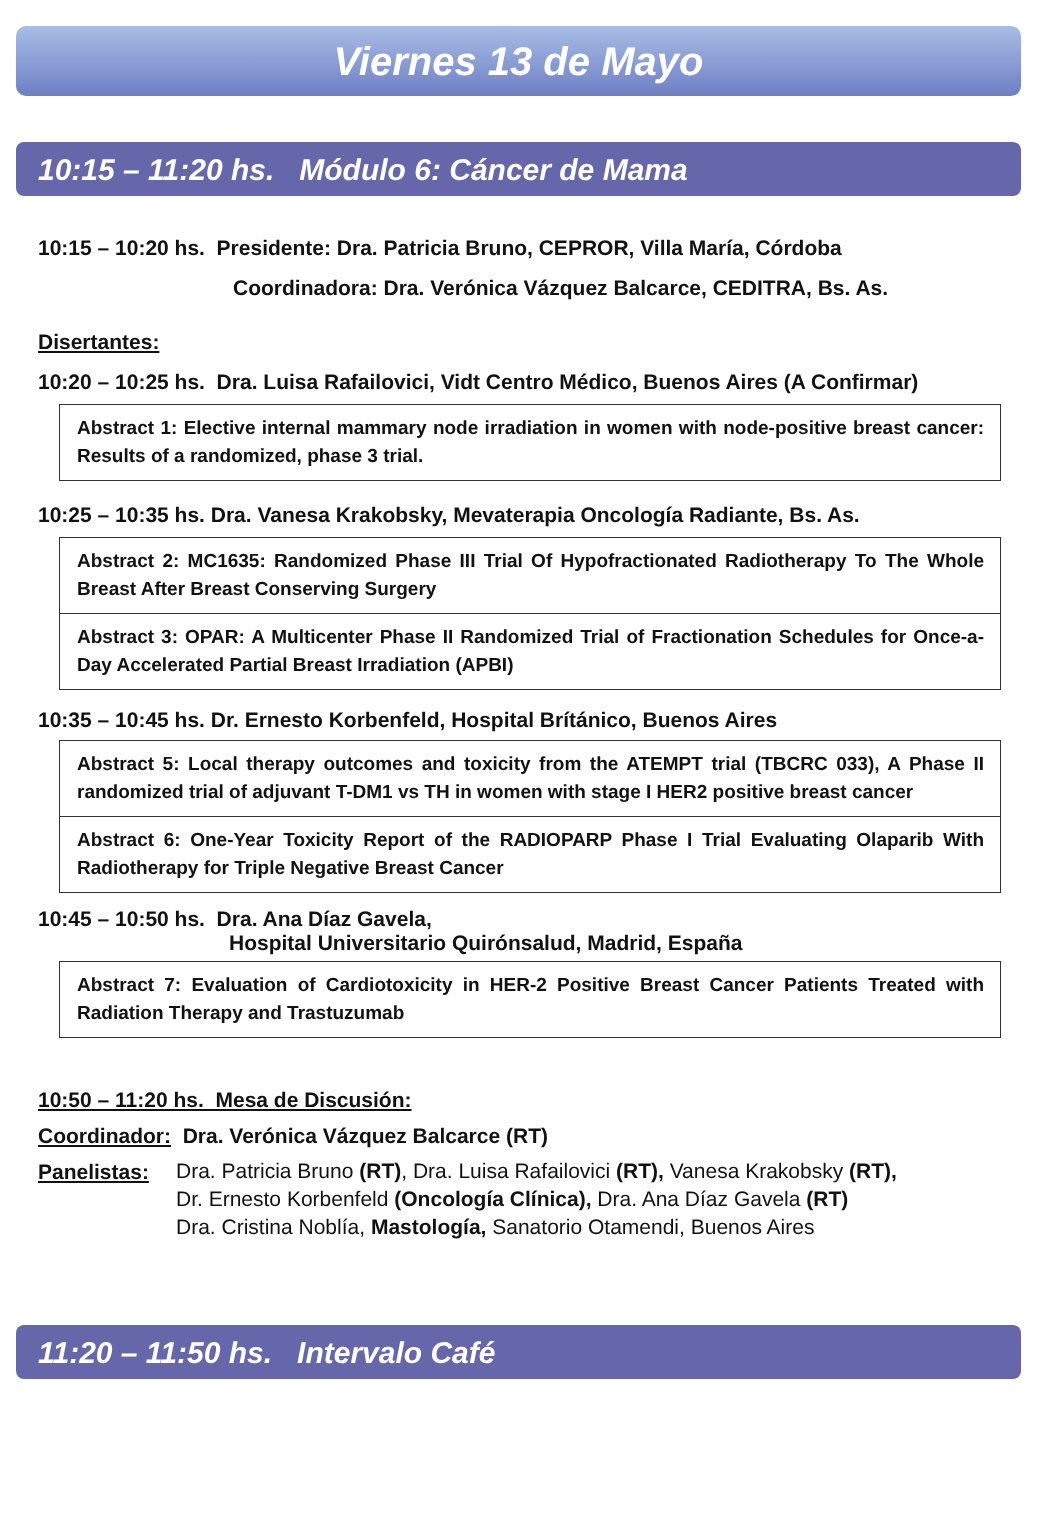Viernes 13 de Mayo
10:15 – 11:20 hs. Módulo 6: Cáncer de Mama
10:15 – 10:20 hs. Presidente: Dra. Patricia Bruno, CEPROR, Villa María, Córdoba
Coordinadora: Dra. Verónica Vázquez Balcarce, CEDITRA, Bs. As.
Disertantes:
10:20 – 10:25 hs. Dra. Luisa Rafailovici, Vidt Centro Médico, Buenos Aires (A Confirmar)
Abstract 1: Elective internal mammary node irradiation in women with node-positive breast cancer: Results of a randomized, phase 3 trial.
10:25 – 10:35 hs. Dra. Vanesa Krakobsky, Mevaterapia Oncología Radiante, Bs. As.
Abstract 2: MC1635: Randomized Phase III Trial Of Hypofractionated Radiotherapy To The Whole Breast After Breast Conserving Surgery
Abstract 3: OPAR: A Multicenter Phase II Randomized Trial of Fractionation Schedules for Once-a-Day Accelerated Partial Breast Irradiation (APBI)
10:35 – 10:45 hs. Dr. Ernesto Korbenfeld, Hospital Brítánico, Buenos Aires
Abstract 5: Local therapy outcomes and toxicity from the ATEMPT trial (TBCRC 033), A Phase II randomized trial of adjuvant T-DM1 vs TH in women with stage I HER2 positive breast cancer
Abstract 6: One-Year Toxicity Report of the RADIOPARP Phase I Trial Evaluating Olaparib With Radiotherapy for Triple Negative Breast Cancer
10:45 – 10:50 hs. Dra. Ana Díaz Gavela,
Hospital Universitario Quirónsalud, Madrid, España
Abstract 7: Evaluation of Cardiotoxicity in HER-2 Positive Breast Cancer Patients Treated with Radiation Therapy and Trastuzumab
10:50 – 11:20 hs. Mesa de Discusión:
Coordinador: Dra. Verónica Vázquez Balcarce (RT)
Panelistas: Dra. Patricia Bruno (RT), Dra. Luisa Rafailovici (RT), Vanesa Krakobsky (RT),
Dr. Ernesto Korbenfeld (Oncología Clínica), Dra. Ana Díaz Gavela (RT)
Dra. Cristina Noblía, Mastología, Sanatorio Otamendi, Buenos Aires
11:20 – 11:50 hs. Intervalo Café